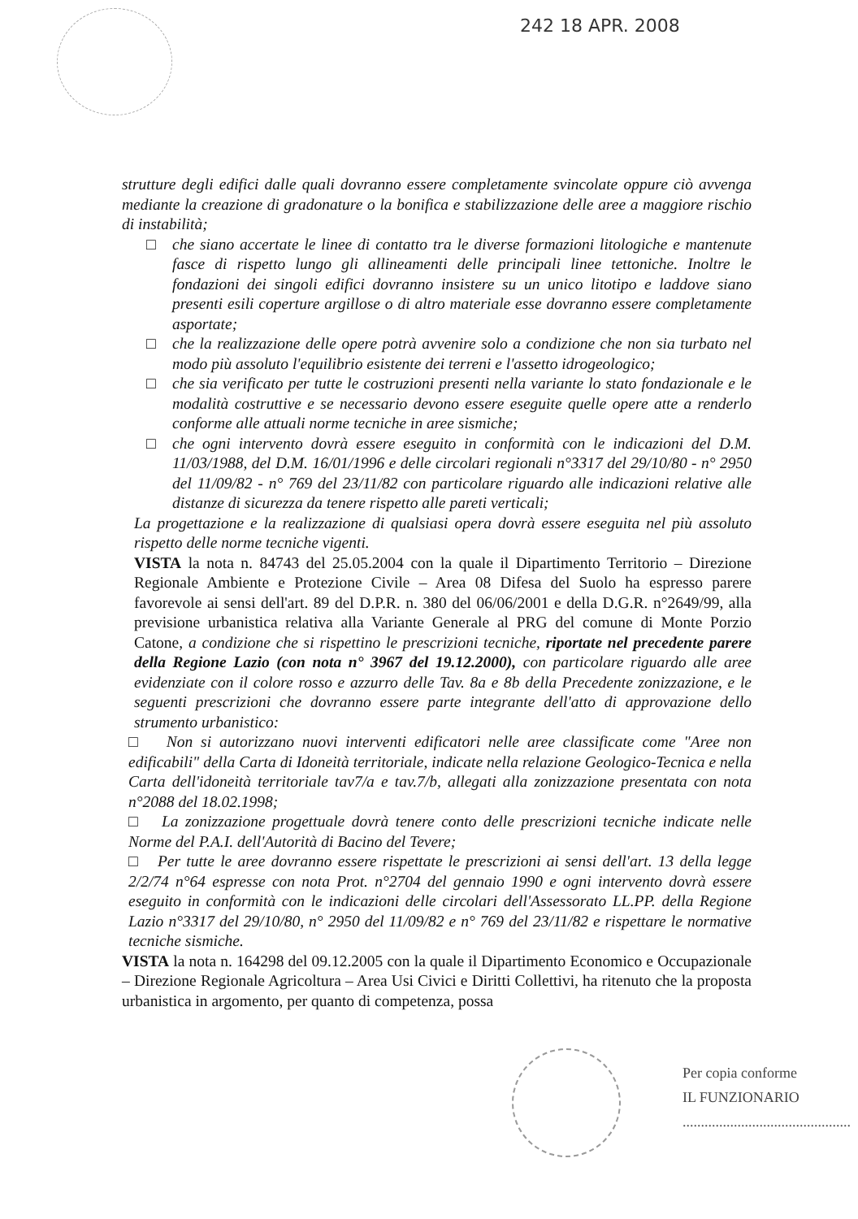242 18 APR. 2008
strutture degli edifici dalle quali dovranno essere completamente svincolate oppure ciò avvenga mediante la creazione di gradonature o la bonifica e stabilizzazione delle aree a maggiore rischio di instabilità;
□ che siano accertate le linee di contatto tra le diverse formazioni litologiche e mantenute fasce di rispetto lungo gli allineamenti delle principali linee tettoniche. Inoltre le fondazioni dei singoli edifici dovranno insistere su un unico litotipo e laddove siano presenti esili coperture argillose o di altro materiale esse dovranno essere completamente asportate;
□ che la realizzazione delle opere potrà avvenire solo a condizione che non sia turbato nel modo più assoluto l'equilibrio esistente dei terreni e l'assetto idrogeologico;
□ che sia verificato per tutte le costruzioni presenti nella variante lo stato fondazionale e le modalità costruttive e se necessario devono essere eseguite quelle opere atte a renderlo conforme alle attuali norme tecniche in aree sismiche;
□ che ogni intervento dovrà essere eseguito in conformità con le indicazioni del D.M. 11/03/1988, del D.M. 16/01/1996 e delle circolari regionali n°3317 del 29/10/80 - n° 2950 del 11/09/82 - n° 769 del 23/11/82 con particolare riguardo alle indicazioni relative alle distanze di sicurezza da tenere rispetto alle pareti verticali;
La progettazione e la realizzazione di qualsiasi opera dovrà essere eseguita nel più assoluto rispetto delle norme tecniche vigenti.
VISTA la nota n. 84743 del 25.05.2004 con la quale il Dipartimento Territorio – Direzione Regionale Ambiente e Protezione Civile – Area 08 Difesa del Suolo ha espresso parere favorevole ai sensi dell'art. 89 del D.P.R. n. 380 del 06/06/2001 e della D.G.R. n°2649/99, alla previsione urbanistica relativa alla Variante Generale al PRG del comune di Monte Porzio Catone, a condizione che si rispettino le prescrizioni tecniche, riportate nel precedente parere della Regione Lazio (con nota n° 3967 del 19.12.2000), con particolare riguardo alle aree evidenziate con il colore rosso e azzurro delle Tav. 8a e 8b della Precedente zonizzazione, e le seguenti prescrizioni che dovranno essere parte integrante dell'atto di approvazione dello strumento urbanistico:
□ Non si autorizzano nuovi interventi edificatori nelle aree classificate come "Aree non edificabili" della Carta di Idoneità territoriale, indicate nella relazione Geologico-Tecnica e nella Carta dell'idoneità territoriale tav7/a e tav.7/b, allegati alla zonizzazione presentata con nota n°2088 del 18.02.1998;
□ La zonizzazione progettuale dovrà tenere conto delle prescrizioni tecniche indicate nelle Norme del P.A.I. dell'Autorità di Bacino del Tevere;
□ Per tutte le aree dovranno essere rispettate le prescrizioni ai sensi dell'art. 13 della legge 2/2/74 n°64 espresse con nota Prot. n°2704 del gennaio 1990 e ogni intervento dovrà essere eseguito in conformità con le indicazioni delle circolari dell'Assessorato LL.PP. della Regione Lazio n°3317 del 29/10/80, n° 2950 del 11/09/82 e n° 769 del 23/11/82 e rispettare le normative tecniche sismiche.
VISTA la nota n. 164298 del 09.12.2005 con la quale il Dipartimento Economico e Occupazionale – Direzione Regionale Agricoltura – Area Usi Civici e Diritti Collettivi, ha ritenuto che la proposta urbanistica in argomento, per quanto di competenza, possa
Per copia conforme
IL FUNZIONARIO
..............................................